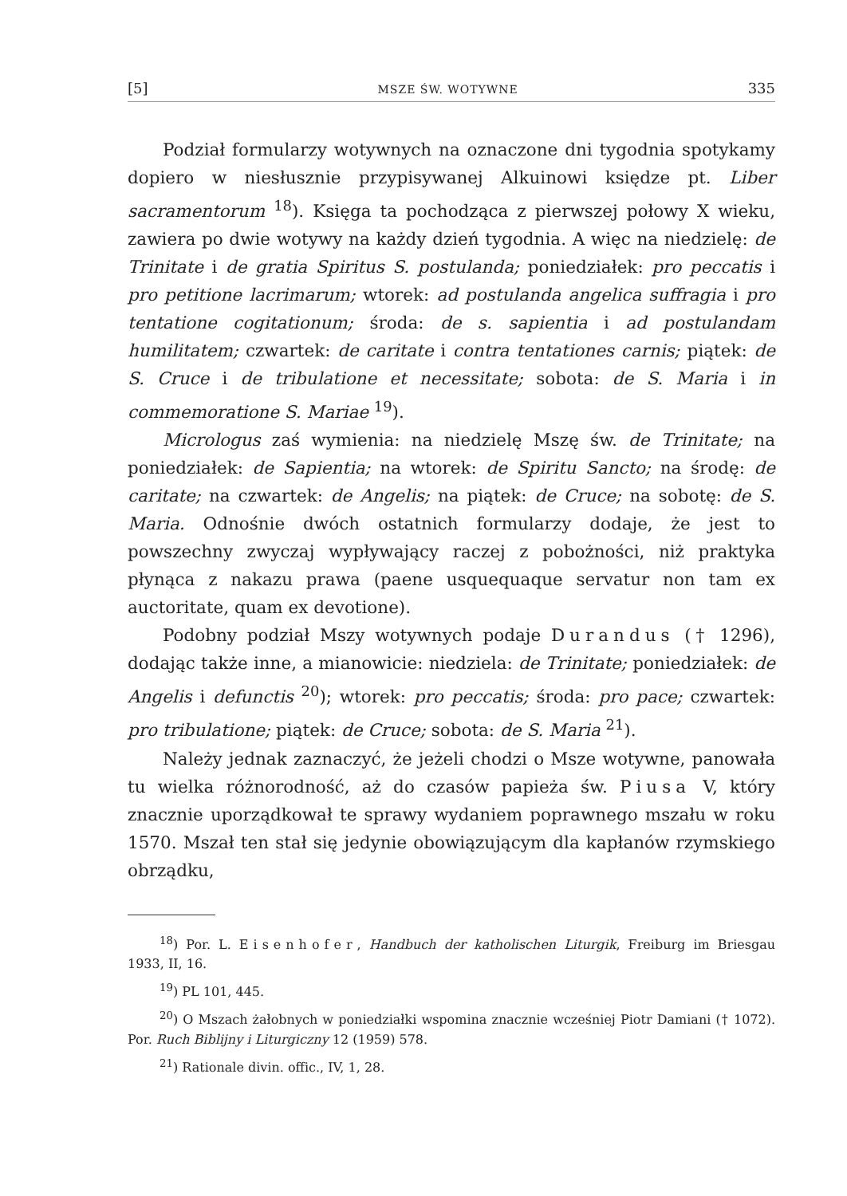[5] MSZE ŚW. WOTYWNE 335
Podział formularzy wotywnych na oznaczone dni tygodnia spotykamy dopiero w niesłusznie przypisywanej Alkuinowi księdze pt. Liber sacramentorum <sup>18</sup>). Księga ta pochodząca z pierwszej połowy X wieku, zawiera po dwie wotywy na każdy dzień tygodnia. A więc na niedzielę: de Trinitate i de gratia Spiritus S. postulanda; poniedziałek: pro peccatis i pro petitione lacrimarum; wtorek: ad postulanda angelica suffragia i pro tentatione cogitationum; środa: de s. sapientia i ad postulandam humilitatem; czwartek: de caritate i contra tentationes carnis; piątek: de S. Cruce i de tribulatione et necessitate; sobota: de S. Maria i in commemoratione S. Mariae <sup>19</sup>).
Micrologus zaś wymienia: na niedzielę Mszę św. de Trinitate; na poniedziałek: de Sapientia; na wtorek: de Spiritu Sancto; na środę: de caritate; na czwartek: de Angelis; na piątek: de Cruce; na sobotę: de S. Maria. Odnośnie dwóch ostatnich formularzy dodaje, że jest to powszechny zwyczaj wypływający raczej z pobożności, niż praktyka płynąca z nakazu prawa (paene usquequaque servatur non tam ex auctoritate, quam ex devotione).
Podobny podział Mszy wotywnych podaje Durandus († 1296), dodając także inne, a mianowicie: niedziela: de Trinitate; poniedziałek: de Angelis i defunctis <sup>20</sup>); wtorek: pro peccatis; środa: pro pace; czwartek: pro tribulatione; piątek: de Cruce; sobota: de S. Maria <sup>21</sup>).
Należy jednak zaznaczyć, że jeżeli chodzi o Msze wotywne, panowała tu wielka różnorodność, aż do czasów papieża św. Piusa V, który znacznie uporządkował te sprawy wydaniem poprawnego mszału w roku 1570. Mszał ten stał się jedynie obowiązującym dla kapłanów rzymskiego obrządku,
<sup>18</sup>) Por. L. Eisenhofer, Handbuch der katholischen Liturgik, Freiburg im Briesgau 1933, II, 16.
<sup>19</sup>) PL 101, 445.
<sup>20</sup>) O Mszach żałobnych w poniedziałki wspomina znacznie wcześniej Piotr Damiani († 1072). Por. Ruch Biblijny i Liturgiczny 12 (1959) 578.
<sup>21</sup>) Rationale divin. offic., IV, 1, 28.